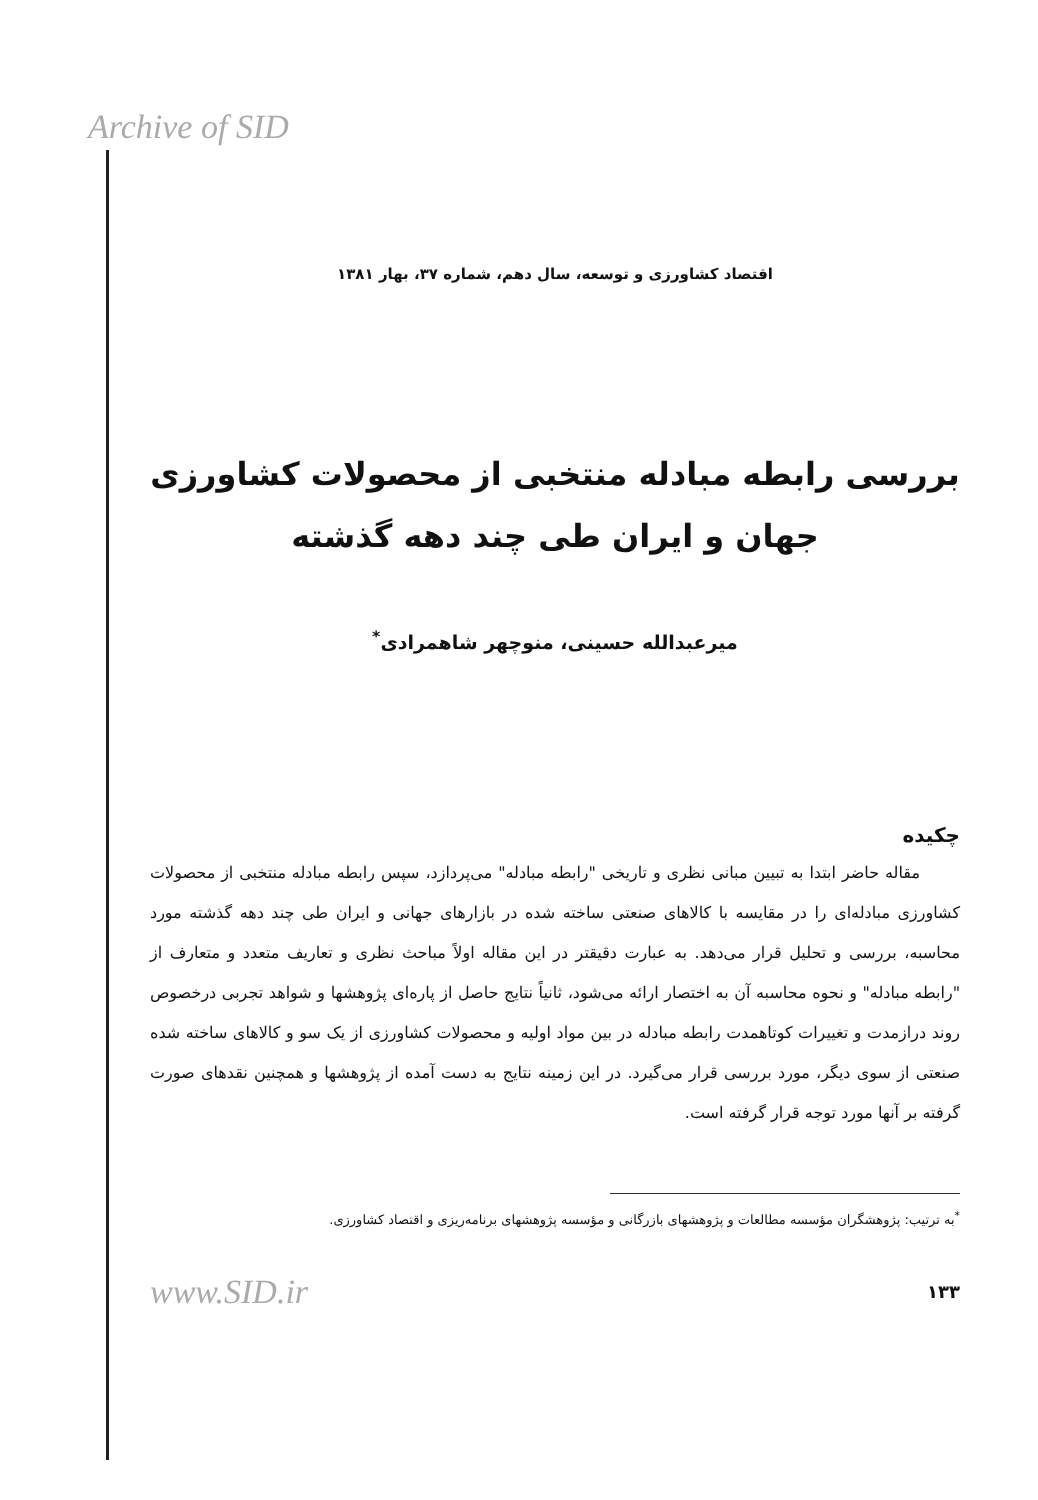Archive of SID
اقتصاد کشاورزی و توسعه، سال دهم، شماره ۳۷، بهار ۱۳۸۱
بررسی رابطه مبادله منتخبی از محصولات کشاورزی
جهان و ایران طی چند دهه گذشته
میرعبدالله حسینی، منوچهر شاهمرادی<sup>*</sup>
چکیده
مقاله حاضر ابتدا به تبیین مبانی نظری و تاریخی "رابطه مبادله" می‌پردازد، سپس رابطه مبادله منتخبی از محصولات کشاورزی مبادله‌ای را در مقایسه با کالاهای صنعتی ساخته شده در بازارهای جهانی و ایران طی چند دهه گذشته مورد محاسبه، بررسی و تحلیل قرار می‌دهد. به عبارت دقیقتر در این مقاله اولاً مباحث نظری و تعاریف متعدد و متعارف از "رابطه مبادله" و نحوه محاسبه آن به اختصار ارائه می‌شود، ثانیاً نتایج حاصل از پاره‌ای پژوهشها و شواهد تجربی درخصوص روند درازمدت و تغییرات کوتاهمدت رابطه مبادله در بین مواد اولیه و محصولات کشاورزی از یک سو و کالاهای ساخته شده صنعتی از سوی دیگر، مورد بررسی قرار می‌گیرد. در این زمینه نتایج به دست آمده از پژوهشها و همچنین نقدهای صورت گرفته بر آنها مورد توجه قرار گرفته است.
<sup>*</sup> به ترتیب: پژوهشگران مؤسسه مطالعات و پژوهشهای بازرگانی و مؤسسه پژوهشهای برنامه‌ریزی و اقتصاد کشاورزی.
www.SID.ir ۱۳۳